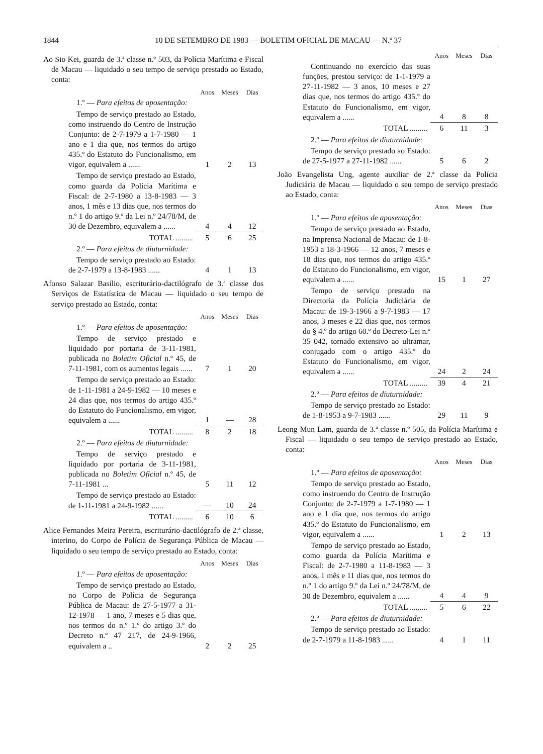1844 10 DE SETEMBRO DE 1983 — BOLETIM OFICIAL DE MACAU — N.º 37
Ao Sio Kei, guarda de 3.ª classe n.º 503, da Polícia Marítima e Fiscal de Macau — liquidado o seu tempo de serviço prestado ao Estado, conta:
| | Anos | Meses | Dias |
| 1.º — Para efeitos de aposentação: | | | |
| Tempo de serviço prestado ao Estado, como instruendo do Centro de Instrução Conjunto: de 2-7-1979 a 1-7-1980 — 1 ano e 1 dia que, nos termos do artigo 435.º do Estatuto do Funcionalismo, em vigor, equivalem a ...... | 1 | 2 | 13 |
| Tempo de serviço prestado ao Estado, como guarda da Polícia Marítima e Fiscal: de 2-7-1980 a 13-8-1983 — 3 anos, 1 mês e 13 dias que, nos termos do n.º 1 do artigo 9.º da Lei n.º 24/78/M, de 30 de Dezembro, equivalem a ...... | 4 | 4 | 12 |
| TOTAL ......... | 5 | 6 | 25 |
| 2.º — Para efeitos de diuturnidade: | | | |
| Tempo de serviço prestado ao Estado: de 2-7-1979 a 13-8-1983 ...... | 4 | 1 | 13 |
Afonso Salazar Basílio, escriturário-dactilógrafo de 3.ª classe dos Serviços de Estatística de Macau — liquidado o seu tempo de serviço prestado ao Estado, conta:
| | Anos | Meses | Dias |
| 1.º — Para efeitos de aposentação: | | | |
| Tempo de serviço prestado e liquidado por portaria de 3-11-1981, publicada no Boletim Oficial n.º 45, de 7-11-1981, com os aumentos legais ...... | 7 | 1 | 20 |
| Tempo de serviço prestado ao Estado: de 1-11-1981 a 24-9-1982 — 10 meses e 24 dias que, nos termos do artigo 435.º do Estatuto do Funcionalismo, em vigor, equivalem a ...... | 1 | — | 28 |
| TOTAL ......... | 8 | 2 | 18 |
| 2.º — Para efeitos de diuturnidade: | | | |
| Tempo de serviço prestado e liquidado por portaria de 3-11-1981, publicada no Boletim Oficial n.º 45, de 7-11-1981 ... | 5 | 11 | 12 |
| Tempo de serviço prestado ao Estado: de 1-11-1981 a 24-9-1982 ...... | — | 10 | 24 |
| TOTAL ......... | 6 | 10 | 6 |
Alice Fernandes Meira Pereira, escriturário-dactilógrafo de 2.ª classe, interino, do Corpo de Polícia de Segurança Pública de Macau — liquidado o seu tempo de serviço prestado ao Estado, conta:
| | Anos | Meses | Dias |
| 1.º — Para efeitos de aposentação: | | | |
| Tempo de serviço prestado ao Estado, no Corpo de Polícia de Segurança Pública de Macau: de 27-5-1977 a 31-12-1978 — 1 ano, 7 meses e 5 dias que, nos termos do n.º 1.º do artigo 3.º do Decreto n.º 47 217, de 24-9-1966, equivalem a .. | 2 | 2 | 25 |
| | Anos | Meses | Dias |
| Continuando no exercício das suas funções, prestou serviço: de 1-1-1979 a 27-11-1982 — 3 anos, 10 meses e 27 dias que, nos termos do artigo 435.º do Estatuto do Funcionalismo, em vigor, equivalem a ...... | 4 | 8 | 8 |
| TOTAL ......... | 6 | 11 | 3 |
| 2.º — Para efeitos de diuturnidade: | | | |
| Tempo de serviço prestado ao Estado: de 27-5-1977 a 27-11-1982 ...... | 5 | 6 | 2 |
João Evangelista Ung, agente auxiliar de 2.ª classe da Polícia Judiciária de Macau — liquidado o seu tempo de serviço prestado ao Estado, conta:
| | Anos | Meses | Dias |
| 1.º — Para efeitos de aposentação: | | | |
| Tempo de serviço prestado ao Estado, na Imprensa Nacional de Macau: de 1-8-1953 a 18-3-1966 — 12 anos, 7 meses e 18 dias que, nos termos do artigo 435.º do Estatuto do Funcionalismo, em vigor, equivalem a ...... | 15 | 1 | 27 |
| Tempo de serviço prestado na Directoria da Polícia Judiciária de Macau: de 19-3-1966 a 9-7-1983 — 17 anos, 3 meses e 22 dias que, nos termos do § 4.º do artigo 60.º do Decreto-Lei n.º 35 042, tornado extensivo ao ultramar, conjugado com o artigo 435.º do Estatuto do Funcionalismo, em vigor, equivalem a ...... | 24 | 2 | 24 |
| TOTAL ......... | 39 | 4 | 21 |
| 2.º — Para efeitos de diuturnidade: | | | |
| Tempo de serviço prestado ao Estado: de 1-8-1953 a 9-7-1983 ...... | 29 | 11 | 9 |
Leong Mun Lam, guarda de 3.ª classe n.º 505, da Polícia Marítima e Fiscal — liquidado o seu tempo de serviço prestado ao Estado, conta:
| | Anos | Meses | Dias |
| 1.º — Para efeitos de aposentação: | | | |
| Tempo de serviço prestado ao Estado, como instruendo do Centro de Instrução Conjunto: de 2-7-1979 a 1-7-1980 — 1 ano e 1 dia que, nos termos do artigo 435.º do Estatuto do Funcionalismo, em vigor, equivalem a ...... | 1 | 2 | 13 |
| Tempo de serviço prestado ao Estado, como guarda da Polícia Marítima e Fiscal: de 2-7-1980 a 11-8-1983 — 3 anos, 1 mês e 11 dias que, nos termos do n.º 1 do artigo 9.º da Lei n.º 24/78/M, de 30 de Dezembro, equivalem a ...... | 4 | 4 | 9 |
| TOTAL ......... | 5 | 6 | 22 |
| 2.º — Para efeitos de diuturnidade: | | | |
| Tempo de serviço prestado ao Estado: de 2-7-1979 a 11-8-1983 ...... | 4 | 1 | 11 |